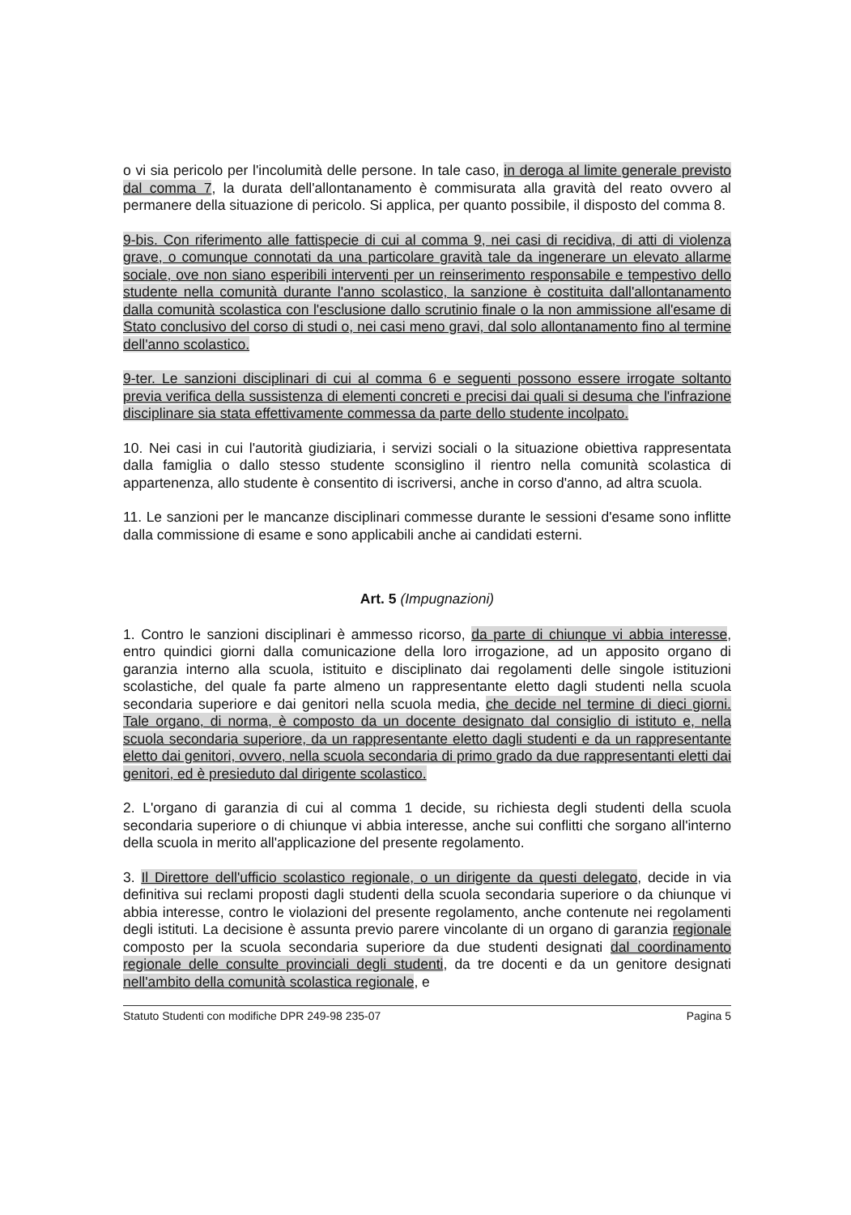o vi sia pericolo per l'incolumità delle persone. In tale caso, in deroga al limite generale previsto dal comma 7, la durata dell'allontanamento è commisurata alla gravità del reato ovvero al permanere della situazione di pericolo. Si applica, per quanto possibile, il disposto del comma 8.
9-bis. Con riferimento alle fattispecie di cui al comma 9, nei casi di recidiva, di atti di violenza grave, o comunque connotati da una particolare gravità tale da ingenerare un elevato allarme sociale, ove non siano esperibili interventi per un reinserimento responsabile e tempestivo dello studente nella comunità durante l'anno scolastico, la sanzione è costituita dall'allontanamento dalla comunità scolastica con l'esclusione dallo scrutinio finale o la non ammissione all'esame di Stato conclusivo del corso di studi o, nei casi meno gravi, dal solo allontanamento fino al termine dell'anno scolastico.
9-ter. Le sanzioni disciplinari di cui al comma 6 e seguenti possono essere irrogate soltanto previa verifica della sussistenza di elementi concreti e precisi dai quali si desuma che l'infrazione disciplinare sia stata effettivamente commessa da parte dello studente incolpato.
10. Nei casi in cui l'autorità giudiziaria, i servizi sociali o la situazione obiettiva rappresentata dalla famiglia o dallo stesso studente sconsiglino il rientro nella comunità scolastica di appartenenza, allo studente è consentito di iscriversi, anche in corso d'anno, ad altra scuola.
11. Le sanzioni per le mancanze disciplinari commesse durante le sessioni d'esame sono inflitte dalla commissione di esame e sono applicabili anche ai candidati esterni.
Art. 5 (Impugnazioni)
1. Contro le sanzioni disciplinari è ammesso ricorso, da parte di chiunque vi abbia interesse, entro quindici giorni dalla comunicazione della loro irrogazione, ad un apposito organo di garanzia interno alla scuola, istituito e disciplinato dai regolamenti delle singole istituzioni scolastiche, del quale fa parte almeno un rappresentante eletto dagli studenti nella scuola secondaria superiore e dai genitori nella scuola media, che decide nel termine di dieci giorni. Tale organo, di norma, è composto da un docente designato dal consiglio di istituto e, nella scuola secondaria superiore, da un rappresentante eletto dagli studenti e da un rappresentante eletto dai genitori, ovvero, nella scuola secondaria di primo grado da due rappresentanti eletti dai genitori, ed è presieduto dal dirigente scolastico.
2. L'organo di garanzia di cui al comma 1 decide, su richiesta degli studenti della scuola secondaria superiore o di chiunque vi abbia interesse, anche sui conflitti che sorgano all'interno della scuola in merito all'applicazione del presente regolamento.
3. Il Direttore dell'ufficio scolastico regionale, o un dirigente da questi delegato, decide in via definitiva sui reclami proposti dagli studenti della scuola secondaria superiore o da chiunque vi abbia interesse, contro le violazioni del presente regolamento, anche contenute nei regolamenti degli istituti. La decisione è assunta previo parere vincolante di un organo di garanzia regionale composto per la scuola secondaria superiore da due studenti designati dal coordinamento regionale delle consulte provinciali degli studenti, da tre docenti e da un genitore designati nell'ambito della comunità scolastica regionale, e
Statuto Studenti con modifiche DPR 249-98 235-07 Pagina 5